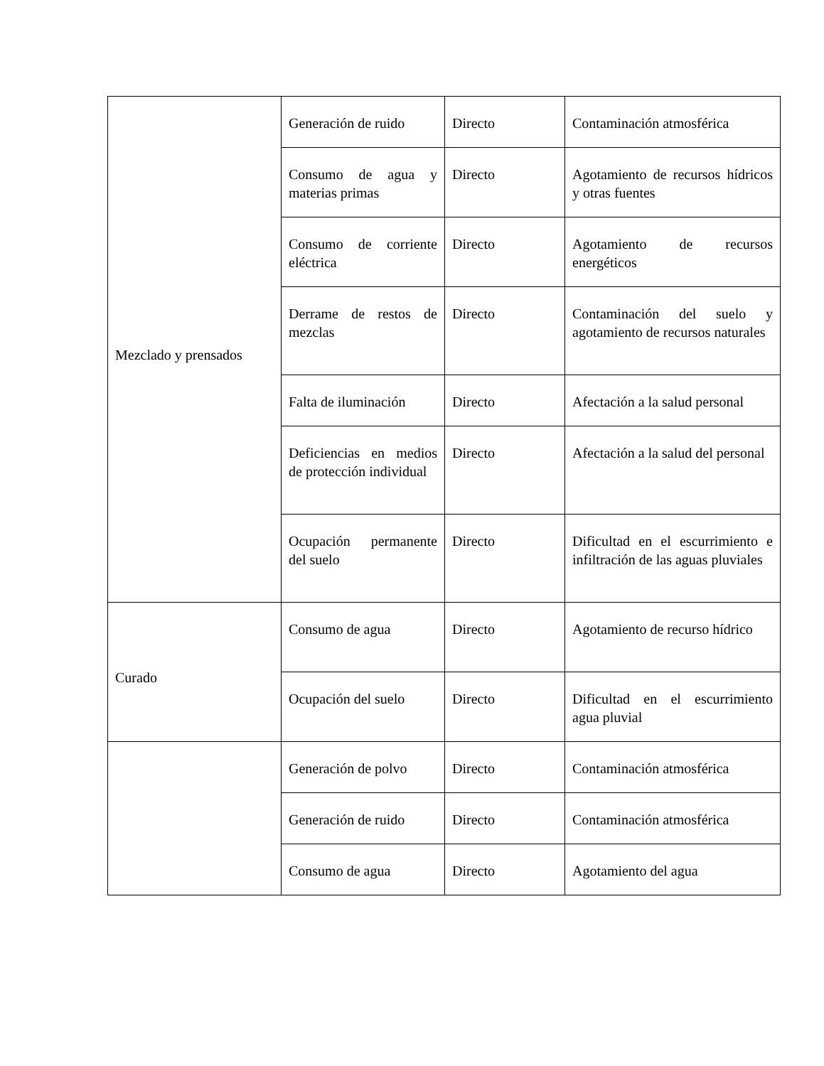| Mezclado y prensados | Generación de ruido | Directo | Contaminación atmosférica |
| | Consumo de agua y materias primas | Directo | Agotamiento de recursos hídricos y otras fuentes |
| | Consumo de corriente eléctrica | Directo | Agotamiento de recursos energéticos |
| | Derrame de restos de mezclas | Directo | Contaminación del suelo y agotamiento de recursos naturales |
| | Falta de iluminación | Directo | Afectación a la salud personal |
| | Deficiencias en medios de protección individual | Directo | Afectación a la salud del personal |
| | Ocupación permanente del suelo | Directo | Dificultad en el escurrimiento e infiltración de las aguas pluviales |
| Curado | Consumo de agua | Directo | Agotamiento de recurso hídrico |
| | Ocupación del suelo | Directo | Dificultad en el escurrimiento agua pluvial |
| | Generación de polvo | Directo | Contaminación atmosférica |
| | Generación de ruido | Directo | Contaminación atmosférica |
| | Consumo de agua | Directo | Agotamiento del agua |